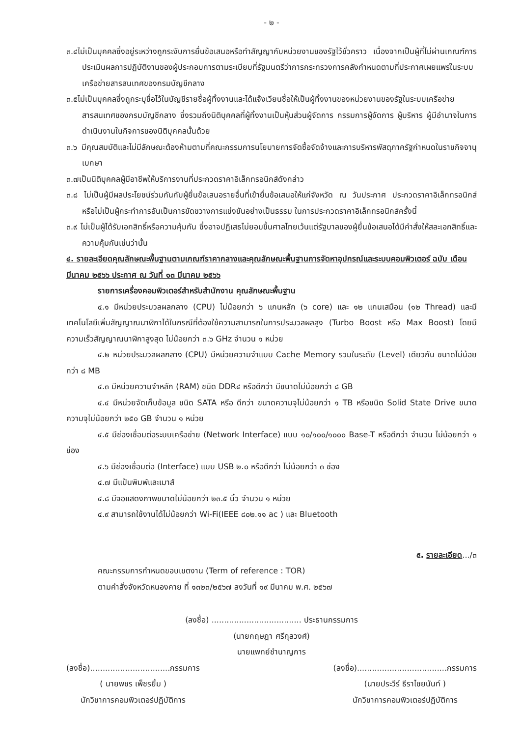- ๒ -
๓.๔ไม่เป็นบุคคลซึ่งอยู่ระหว่างถูกระงับการยื่นข้อเสนอหรือทำสัญญากับหน่วยงานของรัฐไว้ชั่วคราว เนื่องจากเป็นผู้ที่ไม่ผ่านเกณฑ์การประเมินผลการปฏิบัติงานของผู้ประกอบการตามระเบียบที่รัฐมนตรีว่าการกระทรวงการคลังกำหนดตามที่ประกาศเผยแพร่ในระบบเครือข่ายสารสนเทศของกรมบัญชีกลาง
๓.๕ไม่เป็นบุคคลซึ่งถูกระบุชื่อไว้ในบัญชีรายชื่อผู้ทิ้งงานและได้แจ้งเวียนชื่อให้เป็นผู้ทิ้งงานของหน่วยงานของรัฐในระบบเครือข่ายสารสนเทศของกรมบัญชีกลาง ซึ่งรวมถึงนิติบุคคลที่ผู้ทิ้งงานเป็นหุ้นส่วนผู้จัดการ กรรมการผู้จัดการ ผู้บริหาร ผู้มีอำนาจในการดำเนินงานในกิจการของนิติบุคคลนั้นด้วย
๓.๖ มีคุณสมบัติและไม่มีลักษณะต้องห้ามตามที่คณะกรรมการนโยบายการจัดซื้อจัดจ้างและการบริหารพัสดุภาครัฐกำหนดในราชกิจจานุเบกษา
๓.๗เป็นนิติบุคคลผู้มีอาชีพให้บริการงานที่ประกวดราคาอิเล็กทรอนิกส์ดังกล่าว
๓.๘ ไม่เป็นผู้มีผลประโยชน์ร่วมกันกับผู้ยื่นข้อเสนอรายอื่นที่เข้ายื่นข้อเสนอให้แก่จังหวัด ณ วันประกาศ ประกวดราคาอิเล็กทรอนิกส์ หรือไม่เป็นผู้กระทำการอันเป็นการขัดขวางการแข่งขันอย่างเป็นธรรม ในการประกวดราคาอิเล็กทรอนิกส์ครั้งนี้
๓.๙ ไม่เป็นผู้ได้รับเอกสิทธิ์หรือความคุ้มกัน ซึ่งอาจปฏิเสธไม่ยอมขึ้นศาลไทยเว้นแต่รัฐบาลของผู้ยื่นข้อเสนอได้มีคำสั่งให้สละเอกสิทธิ์และความคุ้มกันเช่นว่านั้น
๔. รายละเอียดคุณลักษณะพื้นฐานตามเกณฑ์ราคากลางและคุณลักษณะพื้นฐานการจัดหาอุปกรณ์และระบบคอมพิวเตอร์ ฉบับ เดือน มีนาคม ๒๕๖๖ ประกาศ ณ วันที่ ๑๓ มีนาคม ๒๕๖๖
รายการเครื่องคอมพิวเตอร์สำหรับสำนักงาน คุณลักษณะพื้นฐาน
๔.๑ มีหน่วยประมวลผลกลาง (CPU) ไม่น้อยกว่า ๖ แกนหลัก (๖ core) และ ๑๒ แกนเสมือน (๑๒ Thread) และมีเทคโนโลยีเพิ่มสัญญาณนาฬิกาได้ในกรณีที่ต้องใช้ความสามารถในการประมวลผลสูง (Turbo Boost หรือ Max Boost) โดยมีความเร็วสัญญาณนาฬิกาสูงสุด ไม่น้อยกว่า ๓.๖ GHz จำนวน ๑ หน่วย
๔.๒ หน่วยประมวลผลกลาง (CPU) มีหน่วยความจำแบบ Cache Memory รวมในระดับ (Level) เดียวกัน ขนาดไม่น้อยกว่า ๘ MB
๔.๓ มีหน่วยความจำหลัก (RAM) ชนิด DDR๔ หรือดีกว่า มีขนาดไม่น้อยกว่า ๘ GB
๔.๔ มีหน่วยจัดเก็บข้อมูล ชนิด SATA หรือ ดีกว่า ขนาดความจุไม่น้อยกว่า ๑ TB หรือชนิด Solid State Drive ขนาดความจุไม่น้อยกว่า ๒๕๐ GB จำนวน ๑ หน่วย
๔.๕ มีช่องเชื่อมต่อระบบเครือข่าย (Network Interface) แบบ ๑๐/๑๐๐/๑๐๐๐ Base-T หรือดีกว่า จำนวน ไม่น้อยกว่า ๑ ช่อง
๔.๖ มีช่องเชื่อมต่อ (Interface) แบบ USB ๒.๐ หรือดีกว่า ไม่น้อยกว่า ๓ ช่อง
๔.๗ มีแป้นพิมพ์และเมาส์
๔.๘ มีจอแสดงภาพขนาดไม่น้อยกว่า ๒๓.๕ นิ้ว จำนวน ๑ หน่วย
๔.๙ สามารถใช้งานได้ไม่น้อยกว่า Wi-Fi(IEEE ๘๐๒.๑๑ ac ) และ Bluetooth
๕. รายละเอียด.../๓
คณะกรรมการกำหนดขอบเขตงาน (Term of reference : TOR)
ตามคำสั่งจังหวัดหนองคาย ที่ ๑๓๒๓/๒๕๖๗ ลงวันที่ ๑๙ มีนาคม พ.ศ. ๒๕๖๗
(ลงชื่อ) .................................... ประธานกรรมการ
(นายกฤษฎา ศรีกุลวงศ์)
นายแพทย์ชำนาญการ
(ลงชื่อ)................................กรรมการ
( นายพชร เพ็ชรยิ้ม )
นักวิชาการคอมพิวเตอร์ปฏิบัติการ
(ลงชื่อ)....................................กรรมการ
(นายประวีร์ ธีราไชยนันท์ )
นักวิชาการคอมพิวเตอร์ปฏิบัติการ